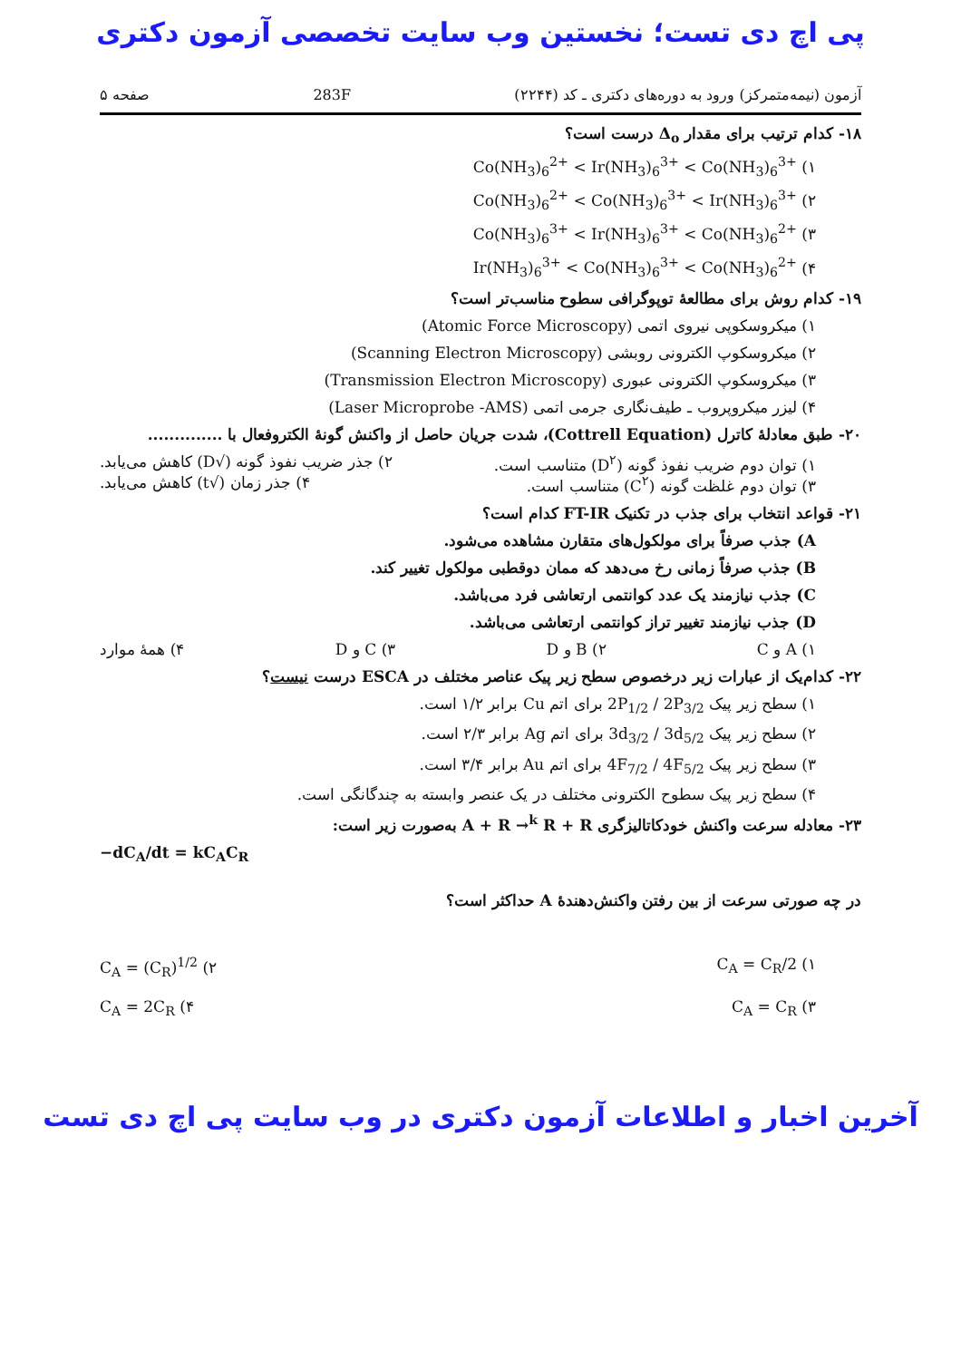پی اچ دی تست؛ نخستین وب سایت تخصصی آزمون دکتری
آزمون (نیمه‌متمرکز) ورود به دوره‌های دکتری ـ کد (۲۲۴۴) 283F صفحه ۵
۱۸- کدام ترتیب برای مقدار Δ<sub>o</sub> درست است؟
۱) Co(NH<sub>3</sub>)<sub>6</sub><sup>2+</sup> < Ir(NH<sub>3</sub>)<sub>6</sub><sup>3+</sup> < Co(NH<sub>3</sub>)<sub>6</sub><sup>3+</sup>
۲) Co(NH<sub>3</sub>)<sub>6</sub><sup>2+</sup> < Co(NH<sub>3</sub>)<sub>6</sub><sup>3+</sup> < Ir(NH<sub>3</sub>)<sub>6</sub><sup>3+</sup>
۳) Co(NH<sub>3</sub>)<sub>6</sub><sup>3+</sup> < Ir(NH<sub>3</sub>)<sub>6</sub><sup>3+</sup> < Co(NH<sub>3</sub>)<sub>6</sub><sup>2+</sup>
۴) Ir(NH<sub>3</sub>)<sub>6</sub><sup>3+</sup> < Co(NH<sub>3</sub>)<sub>6</sub><sup>3+</sup> < Co(NH<sub>3</sub>)<sub>6</sub><sup>2+</sup>
۱۹- کدام روش برای مطالعهٔ توپوگرافی سطوح مناسب‌تر است؟
۱) میکروسکوپی نیروی اتمی (Atomic Force Microscopy)
۲) میکروسکوپ الکترونی روبشی (Scanning Electron Microscopy)
۳) میکروسکوپ الکترونی عبوری (Transmission Electron Microscopy)
۴) لیزر میکروپروب ـ طیف‌نگاری جرمی اتمی (Laser Microprobe -AMS)
۲۰- طبق معادلهٔ کاترل (Cottrell Equation)، شدت جریان حاصل از واکنش گونهٔ الکتروفعال با ..............
۱) توان دوم ضریب نفوذ گونه (D<sup>۲</sup>) متناسب است. ۲) جذر ضریب نفوذ گونه (√D) کاهش می‌یابد.
۳) توان دوم غلظت گونه (C<sup>۲</sup>) متناسب است. ۴) جذر زمان (√t) کاهش می‌یابد.
۲۱- قواعد انتخاب برای جذب در تکنیک FT-IR کدام است؟
A) جذب صرفاً برای مولکول‌های متقارن مشاهده می‌شود.
B) جذب صرفاً زمانی رخ می‌دهد که ممان دوقطبی مولکول تغییر کند.
C) جذب نیازمند یک عدد کوانتمی ارتعاشی فرد می‌باشد.
D) جذب نیازمند تغییر تراز کوانتمی ارتعاشی می‌باشد.
۱) A و C ۲) B و D ۳) C و D ۴) همهٔ موارد
۲۲- کدام‌یک از عبارات زیر درخصوص سطح زیر پیک عناصر مختلف در ESCA درست نیست؟
۱) سطح زیر پیک 2P<sub>1/2</sub> / 2P<sub>3/2</sub> برای اتم Cu برابر ۱/۲ است.
۲) سطح زیر پیک 3d<sub>3/2</sub> / 3d<sub>5/2</sub> برای اتم Ag برابر ۲/۳ است.
۳) سطح زیر پیک 4F<sub>7/2</sub> / 4F<sub>5/2</sub> برای اتم Au برابر ۳/۴ است.
۴) سطح زیر پیک سطوح الکترونی مختلف در یک عنصر وابسته به چندگانگی است.
۲۳- معادله سرعت واکنش خودکاتالیزگری A + R →<sup>k</sup> R + R به‌صورت زیر است:
−dC<sub>A</sub>/dt = kC<sub>A</sub>C<sub>R</sub>
در چه صورتی سرعت از بین رفتن واکنش‌دهندهٔ A حداکثر است؟
۱) C<sub>A</sub> = C<sub>R</sub>/2 ۲) C<sub>A</sub> = (C<sub>R</sub>)<sup>1/2</sup>
۳) C<sub>A</sub> = C<sub>R</sub> ۴) C<sub>A</sub> = 2C<sub>R</sub>
آخرین اخبار و اطلاعات آزمون دکتری در وب سایت پی اچ دی تست